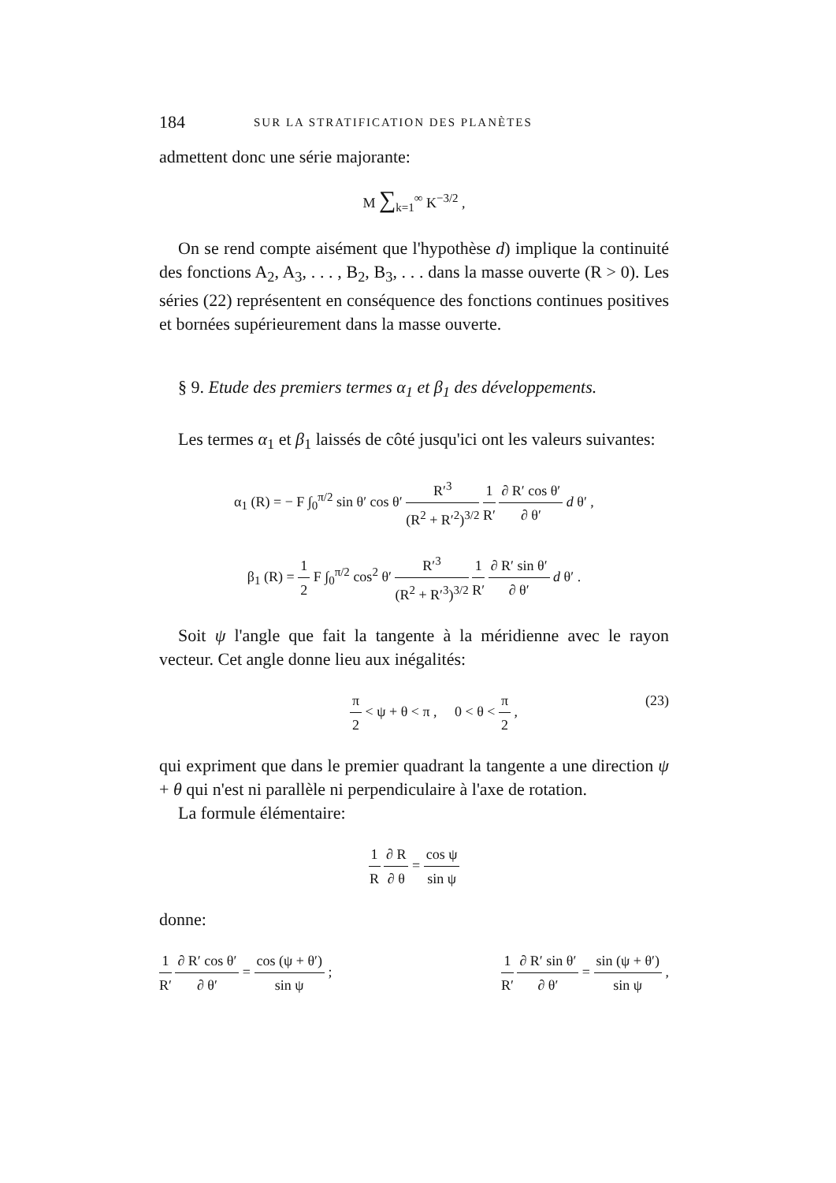184 SUR LA STRATIFICATION DES PLANÈTES
admettent donc une série majorante:
M ∑<sub>k=1</sub><sup>∞</sup> K<sup>−3/2</sup> ,
On se rend compte aisément que l'hypothèse d) implique la continuité des fonctions A<sub>2</sub>, A<sub>3</sub>, . . . , B<sub>2</sub>, B<sub>3</sub>, . . . dans la masse ouverte (R > 0). Les séries (22) représentent en conséquence des fonctions continues positives et bornées supérieurement dans la masse ouverte.
§ 9. Etude des premiers termes α<sub>1</sub> et β<sub>1</sub> des développements.
Les termes α<sub>1</sub> et β<sub>1</sub> laissés de côté jusqu'ici ont les valeurs suivantes:
α<sub>1</sub> (R) = − F ∫<sub>0</sub><sup>π/2</sup> sin θ′ cos θ′ R′<sup>3</sup> (R<sup>2</sup> + R′<sup>2</sup>)<sup>3/2</sup> 1 R′ ∂ R′ cos θ′ ∂ θ′ d θ′ ,
β<sub>1</sub> (R) = 1 2 F ∫<sub>0</sub><sup>π/2</sup> cos<sup>2</sup> θ′ R′<sup>3</sup> (R<sup>2</sup> + R′<sup>3</sup>)<sup>3/2</sup> 1 R′ ∂ R′ sin θ′ ∂ θ′ d θ′ .
Soit ψ l'angle que fait la tangente à la méridienne avec le rayon vecteur. Cet angle donne lieu aux inégalités:
π 2 < ψ + θ < π , 0 < θ < π 2 , (23)
qui expriment que dans le premier quadrant la tangente a une direction ψ + θ qui n'est ni parallèle ni perpendiculaire à l'axe de rotation.
La formule élémentaire:
1 R ∂ R ∂ θ = cos ψ sin ψ
donne:
1 R′ ∂ R′ cos θ′ ∂ θ′ = cos (ψ + θ′) sin ψ ; 1 R′ ∂ R′ sin θ′ ∂ θ′ = sin (ψ + θ′) sin ψ ,